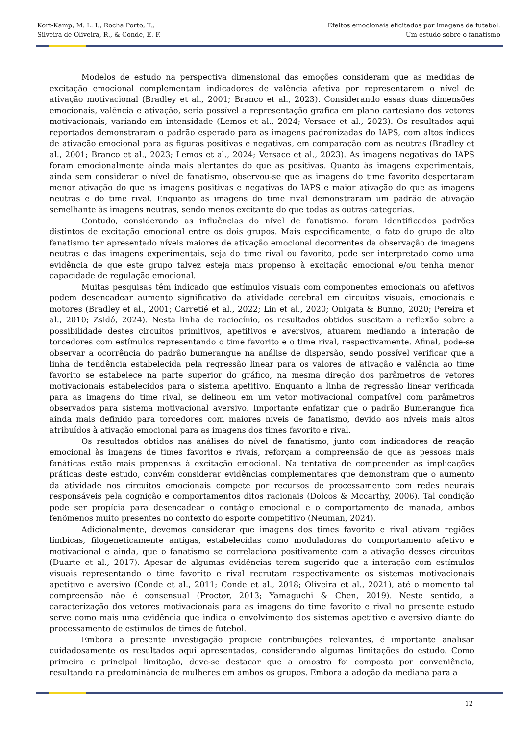Kort-Kamp, M. L. I., Rocha Porto, T.,
Silveira de Oliveira, R., & Conde, E. F.
Efeitos emocionais elicitados por imagens de futebol:
Um estudo sobre o fanatismo
Modelos de estudo na perspectiva dimensional das emoções consideram que as medidas de excitação emocional complementam indicadores de valência afetiva por representarem o nível de ativação motivacional (Bradley et al., 2001; Branco et al., 2023). Considerando essas duas dimensões emocionais, valência e ativação, seria possível a representação gráfica em plano cartesiano dos vetores motivacionais, variando em intensidade (Lemos et al., 2024; Versace et al., 2023). Os resultados aqui reportados demonstraram o padrão esperado para as imagens padronizadas do IAPS, com altos índices de ativação emocional para as figuras positivas e negativas, em comparação com as neutras (Bradley et al., 2001; Branco et al., 2023; Lemos et al., 2024; Versace et al., 2023). As imagens negativas do IAPS foram emocionalmente ainda mais alertantes do que as positivas. Quanto às imagens experimentais, ainda sem considerar o nível de fanatismo, observou-se que as imagens do time favorito despertaram menor ativação do que as imagens positivas e negativas do IAPS e maior ativação do que as imagens neutras e do time rival. Enquanto as imagens do time rival demonstraram um padrão de ativação semelhante às imagens neutras, sendo menos excitante do que todas as outras categorias.
Contudo, considerando as influências do nível de fanatismo, foram identificados padrões distintos de excitação emocional entre os dois grupos. Mais especificamente, o fato do grupo de alto fanatismo ter apresentado níveis maiores de ativação emocional decorrentes da observação de imagens neutras e das imagens experimentais, seja do time rival ou favorito, pode ser interpretado como uma evidência de que este grupo talvez esteja mais propenso à excitação emocional e/ou tenha menor capacidade de regulação emocional.
Muitas pesquisas têm indicado que estímulos visuais com componentes emocionais ou afetivos podem desencadear aumento significativo da atividade cerebral em circuitos visuais, emocionais e motores (Bradley et al., 2001; Carretié et al., 2022; Lin et al., 2020; Onigata & Bunno, 2020; Pereira et al., 2010; Zsidó, 2024). Nesta linha de raciocínio, os resultados obtidos suscitam a reflexão sobre a possibilidade destes circuitos primitivos, apetitivos e aversivos, atuarem mediando a interação de torcedores com estímulos representando o time favorito e o time rival, respectivamente. Afinal, pode-se observar a ocorrência do padrão bumerangue na análise de dispersão, sendo possível verificar que a linha de tendência estabelecida pela regressão linear para os valores de ativação e valência ao time favorito se estabelece na parte superior do gráfico, na mesma direção dos parâmetros de vetores motivacionais estabelecidos para o sistema apetitivo. Enquanto a linha de regressão linear verificada para as imagens do time rival, se delineou em um vetor motivacional compatível com parâmetros observados para sistema motivacional aversivo. Importante enfatizar que o padrão Bumerangue fica ainda mais definido para torcedores com maiores níveis de fanatismo, devido aos níveis mais altos atribuídos à ativação emocional para as imagens dos times favorito e rival.
Os resultados obtidos nas análises do nível de fanatismo, junto com indicadores de reação emocional às imagens de times favoritos e rivais, reforçam a compreensão de que as pessoas mais fanáticas estão mais propensas à excitação emocional. Na tentativa de compreender as implicações práticas deste estudo, convém considerar evidências complementares que demonstram que o aumento da atividade nos circuitos emocionais compete por recursos de processamento com redes neurais responsáveis pela cognição e comportamentos ditos racionais (Dolcos & Mccarthy, 2006). Tal condição pode ser propícia para desencadear o contágio emocional e o comportamento de manada, ambos fenômenos muito presentes no contexto do esporte competitivo (Neuman, 2024).
Adicionalmente, devemos considerar que imagens dos times favorito e rival ativam regiões límbicas, filogeneticamente antigas, estabelecidas como moduladoras do comportamento afetivo e motivacional e ainda, que o fanatismo se correlaciona positivamente com a ativação desses circuitos (Duarte et al., 2017). Apesar de algumas evidências terem sugerido que a interação com estímulos visuais representando o time favorito e rival recrutam respectivamente os sistemas motivacionais apetitivo e aversivo (Conde et al., 2011; Conde et al., 2018; Oliveira et al., 2021), até o momento tal compreensão não é consensual (Proctor, 2013; Yamaguchi & Chen, 2019). Neste sentido, a caracterização dos vetores motivacionais para as imagens do time favorito e rival no presente estudo serve como mais uma evidência que indica o envolvimento dos sistemas apetitivo e aversivo diante do processamento de estímulos de times de futebol.
Embora a presente investigação propicie contribuições relevantes, é importante analisar cuidadosamente os resultados aqui apresentados, considerando algumas limitações do estudo. Como primeira e principal limitação, deve-se destacar que a amostra foi composta por conveniência, resultando na predominância de mulheres em ambos os grupos. Embora a adoção da mediana para a
12